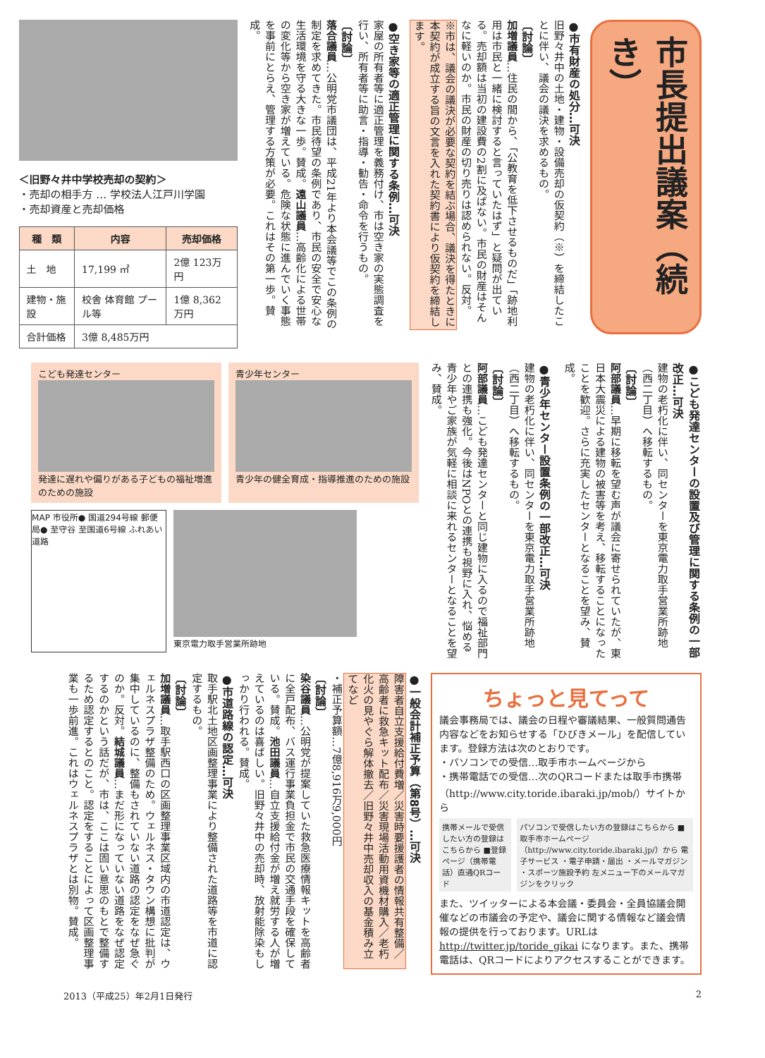市長提出議案（続き）
●市有財産の処分…可決
旧野々井中の土地・建物・設備売却の仮契約（※）を締結したことに伴い、議会の議決を求めるもの。
〔討論〕
加増議員…住民の間から、「公教育を低下させるものだ」「跡地利用は市民と一緒に検討すると言っていたはず」と疑問が出ている。売却額は当初の建設費の2割に及ばない。市民の財産はそんなに軽いのか。市民の財産の切り売りは認められない。反対。
※市は、議会の議決が必要な契約を結ぶ場合、議決を得たときに本契約が成立する旨の文言を入れた契約書により仮契約を締結します。
●空き家等の適正管理に関する条例…可決
家屋の所有者等に適正管理を義務付け、市は空き家の実態調査を行い、所有者等に助言・指導・勧告・命令を行うもの。
〔討論〕
落合議員…公明党市議団は、平成21年より本会議等でこの条例の制定を求めてきた。市民待望の条例であり、市民の安全で安心な生活環境を守る大きな一歩。賛成。遠山議員…高齢化による世帯の変化等から空き家が増えている。危険な状態に進んでいく事態を事前にとらえ、管理する方策が必要。これはその第一歩。賛成。
＜旧野々井中学校売却の契約＞
・売却の相手方 … 学校法人江戸川学園
・売却資産と売却価格
| 種 類 | 内容 | 売却価格 |
| --- | --- | --- |
| 土 地 | 17,199 ㎡ | 2億 123万円 |
| 建物・施設 | 校舎 体育館 プール等 | 1億 8,362万円 |
| 合計価格 | 3億 8,485万円 | |
●こども発達センターの設置及び管理に関する条例の一部改正…可決
建物の老朽化に伴い、同センターを東京電力取手営業所跡地（西二丁目）へ移転するもの。
〔討論〕
阿部議員…早期に移転を望む声が議会に寄せられていたが、東日本大震災による建物の被害等を考え、移転することになったことを歓迎。さらに充実したセンターとなることを望み、賛成。
●青少年センター設置条例の一部改正…可決
建物の老朽化に伴い、同センターを東京電力取手営業所跡地（西二丁目）へ移転するもの。
〔討論〕
阿部議員…こども発達センターと同じ建物に入るので福祉部門との連携も強化。今後はNPOとの連携も視野に入れ、悩める青少年やご家族が気軽に相談に来れるセンターとなることを望み、賛成。
こども発達センター
発達に遅れや偏りがある子どもの福祉増進のための施設
青少年センター
青少年の健全育成・指導推進のための施設
MAP 市役所● 国道294号線 郵便局● 至守谷 至国道6号線 ふれあい道路
東京電力取手営業所跡地
ちょっと見てって
議会事務局では、議会の日程や審議結果、一般質問通告内容などをお知らせする「ひびきメール」を配信しています。登録方法は次のとおりです。
・パソコンでの受信…取手市ホームページから
・携帯電話での受信…次のQRコードまたは取手市携帯（http://www.city.toride.ibaraki.jp/mob/）サイトから
携帯メールで受信したい方の登録はこちらから ■登録ページ（携帯電話）直通QRコード
パソコンで受信したい方の登録はこちらから ■取手市ホームページ（http://www.city.toride.ibaraki.jp/）から 電子サービス ・電子申請・届出 ・メールマガジン ・スポーツ施設予約 左メニュー下のメールマガジンをクリック
また、ツイッターによる本会議・委員会・全員協議会開催などの市議会の予定や、議会に関する情報など議会情報の提供を行っております。URLは http://twitter.jp/toride_gikai になります。また、携帯電話は、QRコードによりアクセスすることができます。
●一般会計補正予算（第8号）…可決
障害者自立支援給付費増／災害時要援護者の情報共有整備／高齢者に救急キット配布／災害現場活動用資機材購入／老朽化火の見やぐら解体撤去／旧野々井中売却収入の基金積み立てなど
・補正予算額…7億8,916万9,000円
〔討論〕
染谷議員…公明党が提案していた救急医療情報キットを高齢者に全戸配布、バス運行事業負担金で市民の交通手段を確保している。賛成。池田議員…自立支援給付金が増え就労する人が増えているのは喜ばしい。旧野々井中の売却時、放射能除染もしっかり行われる。賛成。
●市道路線の認定…可決
取手駅北土地区画整理事業により整備された道路等を市道に認定するもの。
〔討論〕
加増議員…取手駅西口の区画整理事業区域内の市道認定は、ウェルネスプラザ整備のため。ウェルネス・タウン構想に批判が集中しているのに、整備もされていない道路の認定をなぜ急ぐのか。反対。結城議員…まだ形になっていない道路をなぜ認定するのかという話だが、市は、ここは固い意思のもとで整備するため認定するとのこと。認定をすることによって区画整理事業も一歩前進。これはウェルネスプラザとは別物。賛成。
2013（平成25）年2月1日発行 2